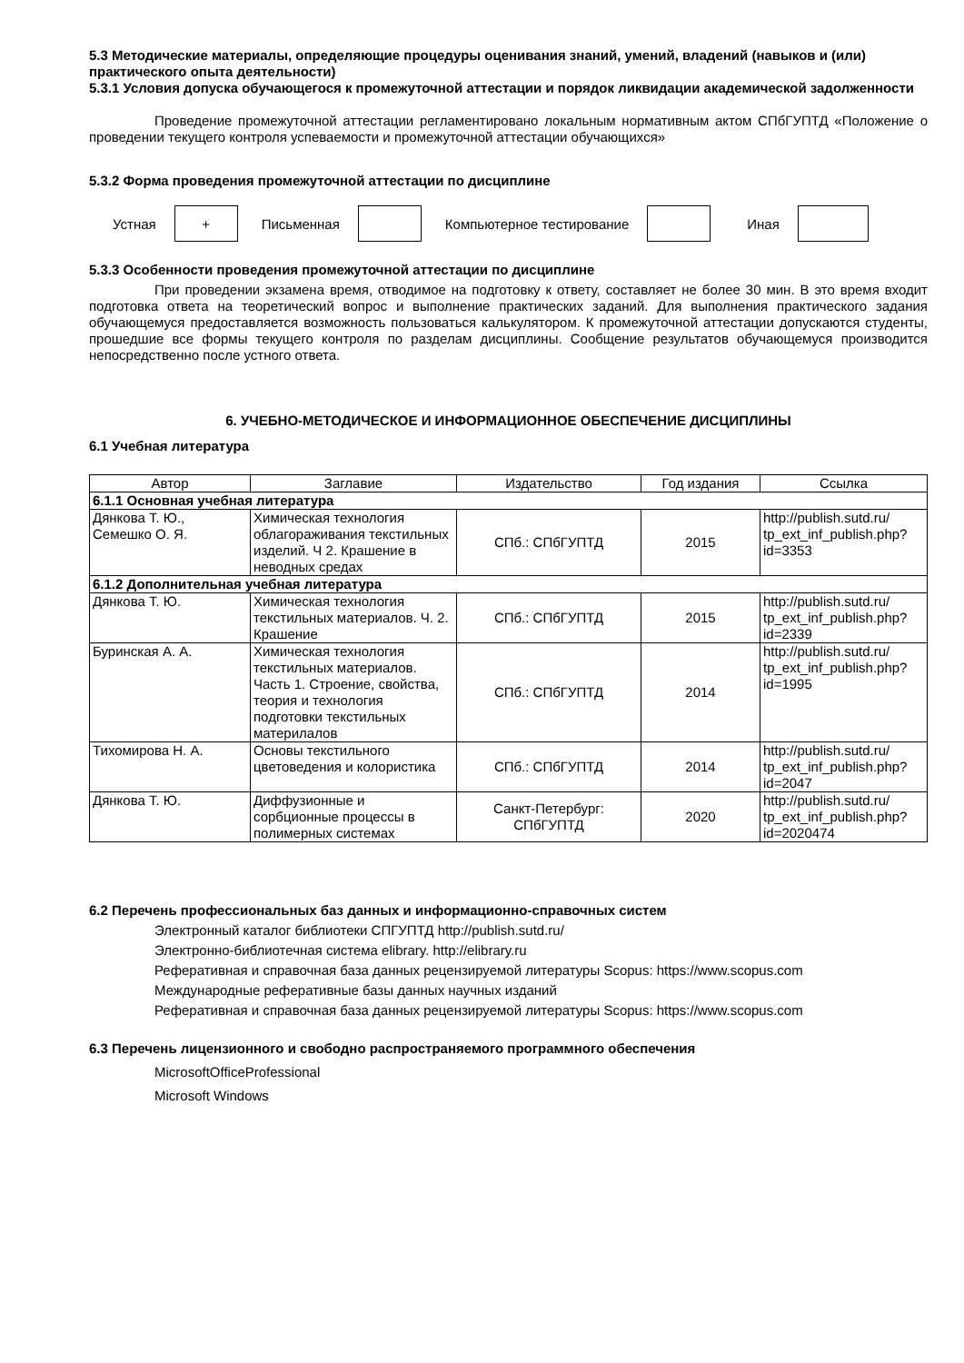5.3 Методические материалы, определяющие процедуры оценивания знаний, умений, владений (навыков и (или) практического опыта деятельности)
5.3.1 Условия допуска обучающегося к промежуточной аттестации и порядок ликвидации академической задолженности
Проведение промежуточной аттестации регламентировано локальным нормативным актом СПбГУПТД «Положение о проведении текущего контроля успеваемости и промежуточной аттестации обучающихся»
5.3.2 Форма проведения промежуточной аттестации по дисциплине
Устная
+
Письменная Компьютерное тестирование Иная
5.3.3 Особенности проведения промежуточной аттестации по дисциплине
При проведении экзамена время, отводимое на подготовку к ответу, составляет не более 30 мин. В это время входит подготовка ответа на теоретический вопрос и выполнение практических заданий. Для выполнения практического задания обучающемуся предоставляется возможность пользоваться калькулятором. К промежуточной аттестации допускаются студенты, прошедшие все формы текущего контроля по разделам дисциплины. Сообщение результатов обучающемуся производится непосредственно после устного ответа.
6. УЧЕБНО-МЕТОДИЧЕСКОЕ И ИНФОРМАЦИОННОЕ ОБЕСПЕЧЕНИЕ ДИСЦИПЛИНЫ
6.1 Учебная литература
| Автор | Заглавие | Издательство | Год издания | Ссылка |
| --- | --- | --- | --- | --- |
| 6.1.1 Основная учебная литература | | | | |
| Дянкова Т. Ю., Семешко О. Я. | Химическая технология облагораживания текстильных изделий. Ч 2. Крашение в неводных средах | СПб.: СПбГУПТД | 2015 | http://publish.sutd.ru/ tp_ext_inf_publish.php?id=3353 |
| 6.1.2 Дополнительная учебная литература | | | | |
| Дянкова Т. Ю. | Химическая технология текстильных материалов. Ч. 2. Крашение | СПб.: СПбГУПТД | 2015 | http://publish.sutd.ru/ tp_ext_inf_publish.php?id=2339 |
| Буринская А. А. | Химическая технология текстильных материалов. Часть 1. Строение, свойства, теория и технология подготовки текстильных материлалов | СПб.: СПбГУПТД | 2014 | http://publish.sutd.ru/ tp_ext_inf_publish.php?id=1995 |
| Тихомирова Н. А. | Основы текстильного цветоведения и колористика | СПб.: СПбГУПТД | 2014 | http://publish.sutd.ru/ tp_ext_inf_publish.php?id=2047 |
| Дянкова Т. Ю. | Диффузионные и сорбционные процессы в полимерных системах | Санкт-Петербург: СПбГУПТД | 2020 | http://publish.sutd.ru/ tp_ext_inf_publish.php?id=2020474 |
6.2 Перечень профессиональных баз данных и информационно-справочных систем
Электронный каталог библиотеки СПГУПТД http://publish.sutd.ru/
Электронно-библиотечная система elibrary. http://elibrary.ru
Реферативная и справочная база данных рецензируемой литературы Scopus: https://www.scopus.com
Международные реферативные базы данных научных изданий
Реферативная и справочная база данных рецензируемой литературы Scopus: https://www.scopus.com
6.3 Перечень лицензионного и свободно распространяемого программного обеспечения
MicrosoftOfficeProfessional
Microsoft Windows